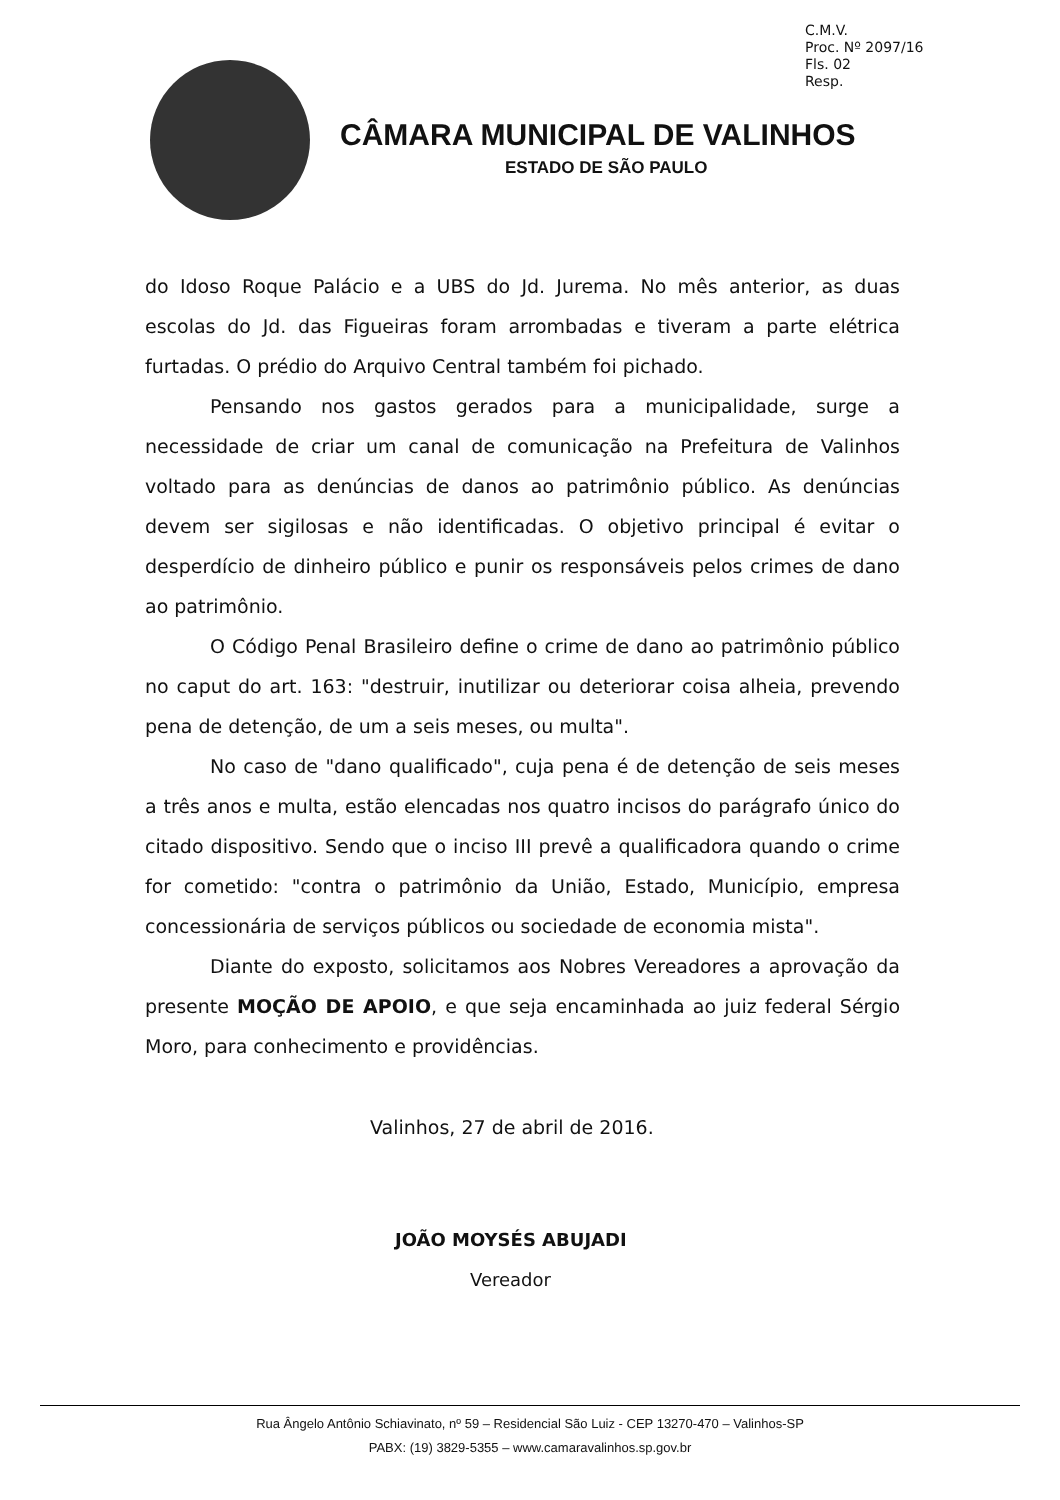C.M.V.
Proc. Nº 2097/16
Fls. 02
Resp.
CÂMARA MUNICIPAL DE VALINHOS
ESTADO DE SÃO PAULO
do Idoso Roque Palácio e a UBS do Jd. Jurema. No mês anterior, as duas escolas do Jd. das Figueiras foram arrombadas e tiveram a parte elétrica furtadas. O prédio do Arquivo Central também foi pichado.
Pensando nos gastos gerados para a municipalidade, surge a necessidade de criar um canal de comunicação na Prefeitura de Valinhos voltado para as denúncias de danos ao patrimônio público. As denúncias devem ser sigilosas e não identificadas. O objetivo principal é evitar o desperdício de dinheiro público e punir os responsáveis pelos crimes de dano ao patrimônio.
O Código Penal Brasileiro define o crime de dano ao patrimônio público no caput do art. 163: "destruir, inutilizar ou deteriorar coisa alheia, prevendo pena de detenção, de um a seis meses, ou multa".
No caso de "dano qualificado", cuja pena é de detenção de seis meses a três anos e multa, estão elencadas nos quatro incisos do parágrafo único do citado dispositivo. Sendo que o inciso III prevê a qualificadora quando o crime for cometido: "contra o patrimônio da União, Estado, Município, empresa concessionária de serviços públicos ou sociedade de economia mista".
Diante do exposto, solicitamos aos Nobres Vereadores a aprovação da presente MOÇÃO DE APOIO, e que seja encaminhada ao juiz federal Sérgio Moro, para conhecimento e providências.
Valinhos, 27 de abril de 2016.
JOÃO MOYSÉS ABUJADI
Vereador
Rua Ângelo Antônio Schiavinato, nº 59 – Residencial São Luiz - CEP 13270-470 – Valinhos-SP
PABX: (19) 3829-5355 – www.camaravalinhos.sp.gov.br